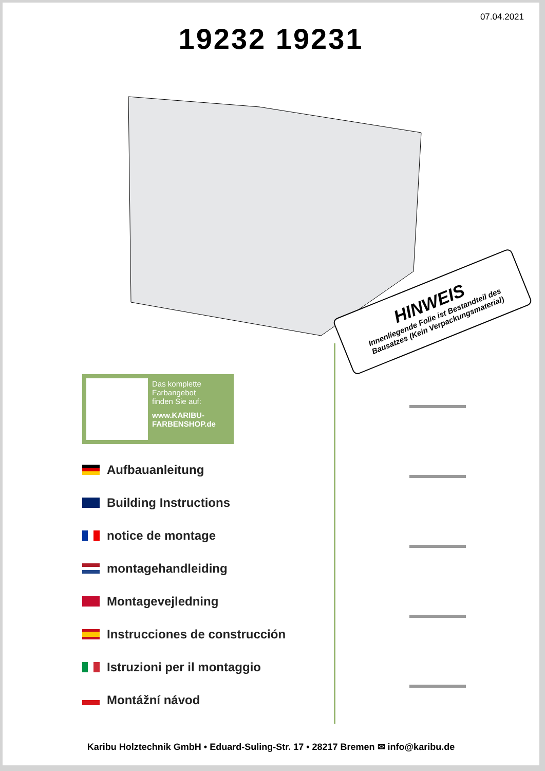07.04.2021
19232 19231
HINWEIS
Innenliegende Folie ist Bestandteil des Bausatzes (Kein Verpackungsmaterial)
Das komplette
Farbangebot
finden Sie auf:
www.KARIBU-
FARBENSHOP.de
Aufbauanleitung
Building Instructions
notice de montage
montagehandleiding
Montagevejledning
Instrucciones de construcción
Istruzioni per il montaggio
Montážní návod
Karibu Holztechnik GmbH • Eduard-Suling-Str. 17 • 28217 Bremen ✉ info@karibu.de